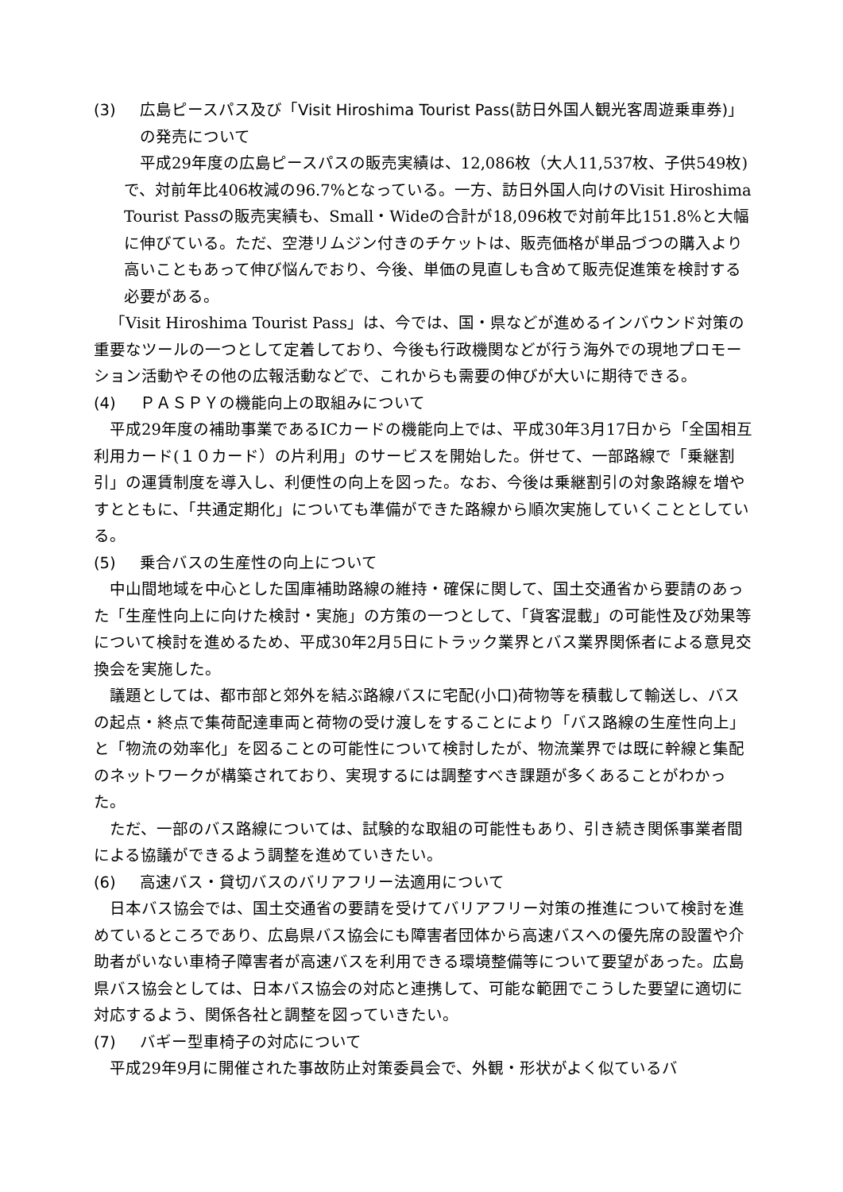(3) 広島ピースパス及び「Visit Hiroshima Tourist Pass(訪日外国人観光客周遊乗車券)」の発売について
平成29年度の広島ピースパスの販売実績は、12,086枚（大人11,537枚、子供549枚)で、対前年比406枚減の96.7%となっている。一方、訪日外国人向けのVisit Hiroshima Tourist Passの販売実績も、Small・Wideの合計が18,096枚で対前年比151.8%と大幅に伸びている。ただ、空港リムジン付きのチケットは、販売価格が単品づつの購入より高いこともあって伸び悩んでおり、今後、単価の見直しも含めて販売促進策を検討する必要がある。
「Visit Hiroshima Tourist Pass」は、今では、国・県などが進めるインバウンド対策の重要なツールの一つとして定着しており、今後も行政機関などが行う海外での現地プロモーション活動やその他の広報活動などで、これからも需要の伸びが大いに期待できる。
(4) ＰＡＳＰＹの機能向上の取組みについて
平成29年度の補助事業であるICカードの機能向上では、平成30年3月17日から「全国相互利用カード(１０カード）の片利用」のサービスを開始した。併せて、一部路線で「乗継割引」の運賃制度を導入し、利便性の向上を図った。なお、今後は乗継割引の対象路線を増やすとともに、「共通定期化」についても準備ができた路線から順次実施していくこととしている。
(5) 乗合バスの生産性の向上について
中山間地域を中心とした国庫補助路線の維持・確保に関して、国土交通省から要請のあった「生産性向上に向けた検討・実施」の方策の一つとして、「貨客混載」の可能性及び効果等について検討を進めるため、平成30年2月5日にトラック業界とバス業界関係者による意見交換会を実施した。
議題としては、都市部と郊外を結ぶ路線バスに宅配(小口)荷物等を積載して輸送し、バスの起点・終点で集荷配達車両と荷物の受け渡しをすることにより「バス路線の生産性向上」と「物流の効率化」を図ることの可能性について検討したが、物流業界では既に幹線と集配のネットワークが構築されており、実現するには調整すべき課題が多くあることがわかった。
ただ、一部のバス路線については、試験的な取組の可能性もあり、引き続き関係事業者間による協議ができるよう調整を進めていきたい。
(6) 高速バス・貸切バスのバリアフリー法適用について
日本バス協会では、国土交通省の要請を受けてバリアフリー対策の推進について検討を進めているところであり、広島県バス協会にも障害者団体から高速バスへの優先席の設置や介助者がいない車椅子障害者が高速バスを利用できる環境整備等について要望があった。広島県バス協会としては、日本バス協会の対応と連携して、可能な範囲でこうした要望に適切に対応するよう、関係各社と調整を図っていきたい。
(7) バギー型車椅子の対応について
平成29年9月に開催された事故防止対策委員会で、外観・形状がよく似ているバ